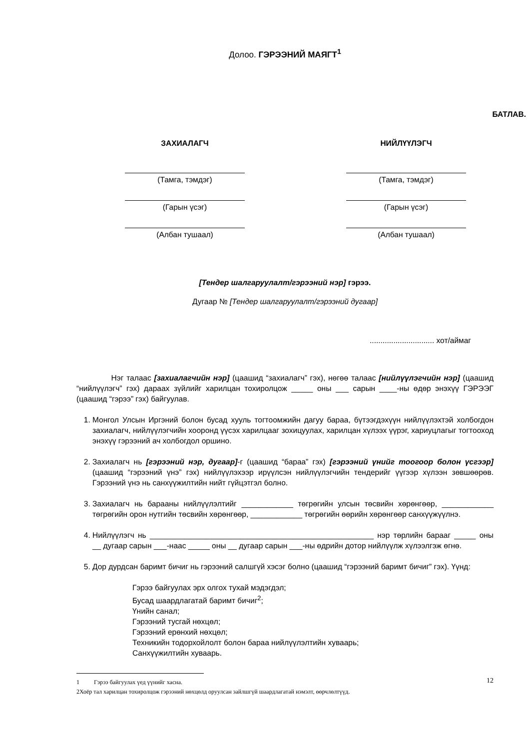Долоо. ГЭРЭЭНИЙ МАЯГТ<sup>1</sup>
БАТЛАВ.
ЗАХИАЛАГЧ
(Тамга, тэмдэг)
(Гарын үсэг)
(Албан тушаал)
НИЙЛҮҮЛЭГЧ
(Тамга, тэмдэг)
(Гарын үсэг)
(Албан тушаал)
[Тендер шалгаруулалт/гэрээний нэр] гэрээ.
Дугаар № [Тендер шалгаруулалт/гэрээний дугаар]
.............................. хот/аймаг
Нэг талаас [захиалагчийн нэр] (цаашид “захиалагч” гэх), нөгөө талаас [нийлүүлэгчийн нэр] (цаашид “нийлүүлэгч” гэх) дараах зүйлийг харилцан тохиролцож _____ оны ___ сарын ____-ны өдөр энэхүү ГЭРЭЭГ (цаашид “гэрээ” гэх) байгуулав.
1. Монгол Улсын Иргэний болон бусад хууль тогтоомжийн дагуу бараа, бүтээгдэхүүн нийлүүлэхтэй холбогдон захиалагч, нийлүүлэгчийн хооронд үүсэх харилцааг зохицуулах, харилцан хүлээх үүрэг, хариуцлагыг тогтооход энэхүү гэрээний ач холбогдол оршино.
2. Захиалагч нь [гэрээний нэр, дугаар]-г (цаашид “бараа” гэх) [гэрээний үнийг тоогоор болон үсгээр] (цаашид “гэрээний үнэ” гэх) нийлүүлэхээр ирүүлсэн нийлүүлэгчийн тендерийг үүгээр хүлээн зөвшөөрөв. Гэрээний үнэ нь санхүүжилтийн нийт гүйцэтгэл болно.
3. Захиалагч нь барааны нийлүүлэлтийг ____________ төгрөгийн улсын төсвийн хөрөнгөөр, ____________ төгрөгийн орон нутгийн төсвийн хөрөнгөөр, ____________ төгрөгийн өөрийн хөрөнгөөр санхүүжүүлнэ.
4. Нийлүүлэгч нь ____________________________________________________ нэр төрлийн барааг _____ оны __ дугаар сарын ___-наас _____ оны __ дугаар сарын ___-ны өдрийн дотор нийлүүлж хүлээлгэж өгнө.
5. Дор дурдсан баримт бичиг нь гэрээний салшгүй хэсэг болно (цаашид “гэрээний баримт бичиг” гэх). Үүнд:
Гэрээ байгуулах эрх олгох тухай мэдэгдэл;
Бусад шаардлагатай баримт бичиг<sup>2</sup>;
Үнийн санал;
Гэрээний тусгай нөхцөл;
Гэрээний ерөнхий нөхцөл;
Техникийн тодорхойлолт болон бараа нийлүүлэлтийн хуваарь;
Санхүүжилтийн хуваарь.
1 Гэрээ байгуулах үед үүнийг хасна.
2 Хоёр тал харилцан тохиролцож гэрээний нөхцөлд оруулсан зайлшгүй шаардлагатай нэмэлт, өөрчлөлтүүд.
12